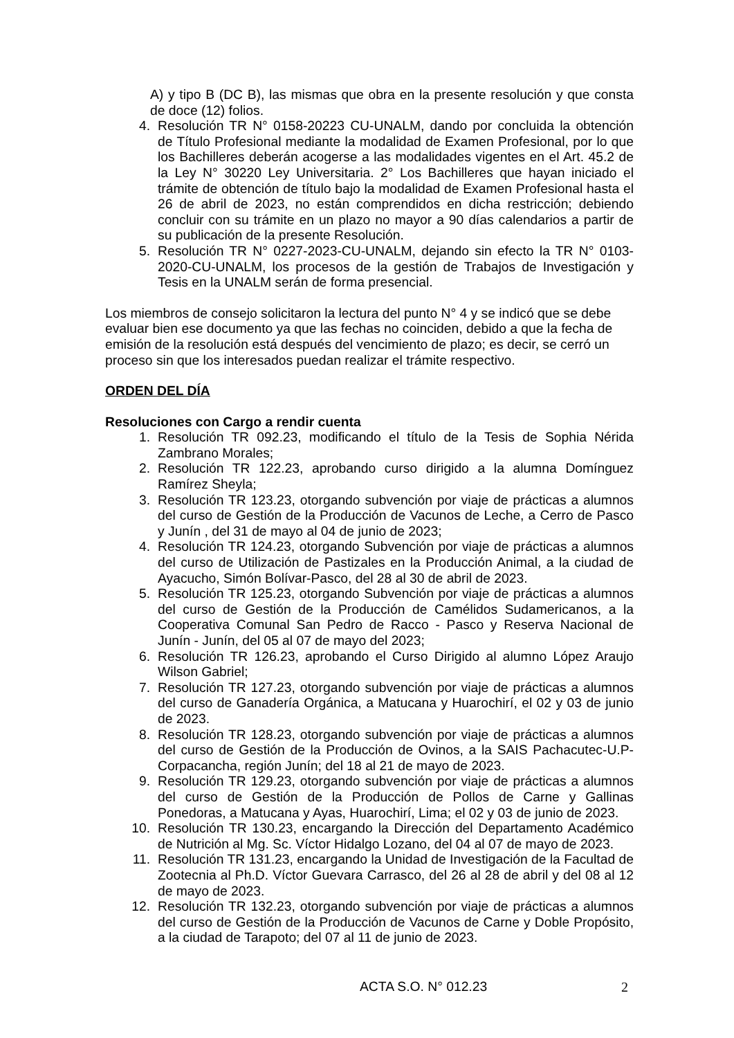A) y tipo B (DC B), las mismas que obra en la presente resolución y que consta de doce (12) folios.
4. Resolución TR N° 0158-20223 CU-UNALM, dando por concluida la obtención de Título Profesional mediante la modalidad de Examen Profesional, por lo que los Bachilleres deberán acogerse a las modalidades vigentes en el Art. 45.2 de la Ley N° 30220 Ley Universitaria. 2° Los Bachilleres que hayan iniciado el trámite de obtención de título bajo la modalidad de Examen Profesional hasta el 26 de abril de 2023, no están comprendidos en dicha restricción; debiendo concluir con su trámite en un plazo no mayor a 90 días calendarios a partir de su publicación de la presente Resolución.
5. Resolución TR N° 0227-2023-CU-UNALM, dejando sin efecto la TR N° 0103-2020-CU-UNALM, los procesos de la gestión de Trabajos de Investigación y Tesis en la UNALM serán de forma presencial.
Los miembros de consejo solicitaron la lectura del punto N° 4 y se indicó que se debe evaluar bien ese documento ya que las fechas no coinciden, debido a que la fecha de emisión de la resolución está después del vencimiento de plazo; es decir, se cerró un proceso sin que los interesados puedan realizar el trámite respectivo.
ORDEN DEL DÍA
Resoluciones con Cargo a rendir cuenta
1. Resolución TR 092.23, modificando el título de la Tesis de Sophia Nérida Zambrano Morales;
2. Resolución TR 122.23, aprobando curso dirigido a la alumna Domínguez Ramírez Sheyla;
3. Resolución TR 123.23, otorgando subvención por viaje de prácticas a alumnos del curso de Gestión de la Producción de Vacunos de Leche, a Cerro de Pasco y Junín , del 31 de mayo al 04 de junio de 2023;
4. Resolución TR 124.23, otorgando Subvención por viaje de prácticas a alumnos del curso de Utilización de Pastizales en la Producción Animal, a la ciudad de Ayacucho, Simón Bolívar-Pasco, del 28 al 30 de abril de 2023.
5. Resolución TR 125.23, otorgando Subvención por viaje de prácticas a alumnos del curso de Gestión de la Producción de Camélidos Sudamericanos, a la Cooperativa Comunal San Pedro de Racco - Pasco y Reserva Nacional de Junín - Junín, del 05 al 07 de mayo del 2023;
6. Resolución TR 126.23, aprobando el Curso Dirigido al alumno López Araujo Wilson Gabriel;
7. Resolución TR 127.23, otorgando subvención por viaje de prácticas a alumnos del curso de Ganadería Orgánica, a Matucana y Huarochirí, el 02 y 03 de junio de 2023.
8. Resolución TR 128.23, otorgando subvención por viaje de prácticas a alumnos del curso de Gestión de la Producción de Ovinos, a la SAIS Pachacutec-U.P-Corpacancha, región Junín; del 18 al 21 de mayo de 2023.
9. Resolución TR 129.23, otorgando subvención por viaje de prácticas a alumnos del curso de Gestión de la Producción de Pollos de Carne y Gallinas Ponedoras, a Matucana y Ayas, Huarochirí, Lima; el 02 y 03 de junio de 2023.
10. Resolución TR 130.23, encargando la Dirección del Departamento Académico de Nutrición al Mg. Sc. Víctor Hidalgo Lozano, del 04 al 07 de mayo de 2023.
11. Resolución TR 131.23, encargando la Unidad de Investigación de la Facultad de Zootecnia al Ph.D. Víctor Guevara Carrasco, del 26 al 28 de abril y del 08 al 12 de mayo de 2023.
12. Resolución TR 132.23, otorgando subvención por viaje de prácticas a alumnos del curso de Gestión de la Producción de Vacunos de Carne y Doble Propósito, a la ciudad de Tarapoto; del 07 al 11 de junio de 2023.
ACTA S.O. N° 012.23 2